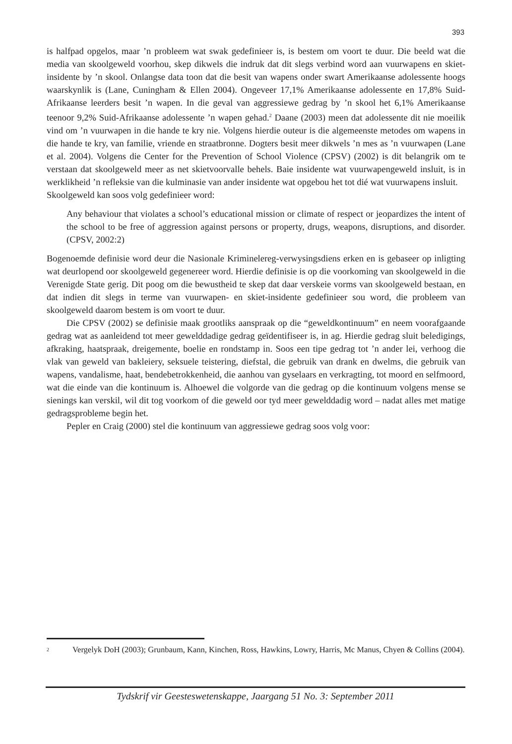393
is halfpad opgelos, maar ’n probleem wat swak gedefinieer is, is bestem om voort te duur. Die beeld wat die media van skoolgeweld voorhou, skep dikwels die indruk dat dit slegs verbind word aan vuurwapens en skiet-insidente by ’n skool. Onlangse data toon dat die besit van wapens onder swart Amerikaanse adolessente hoogs waarskynlik is (Lane, Cuningham & Ellen 2004). Ongeveer 17,1% Amerikaanse adolessente en 17,8% Suid-Afrikaanse leerders besit ’n wapen. In die geval van aggressiewe gedrag by ’n skool het 6,1% Amerikaanse teenoor 9,2% Suid-Afrikaanse adolessente ’n wapen gehad.<sup>2</sup> Daane (2003) meen dat adolessente dit nie moeilik vind om ’n vuurwapen in die hande te kry nie. Volgens hierdie outeur is die algemeenste metodes om wapens in die hande te kry, van familie, vriende en straatbronne. Dogters besit meer dikwels ’n mes as ’n vuurwapen (Lane et al. 2004). Volgens die Center for the Prevention of School Violence (CPSV) (2002) is dit belangrik om te verstaan dat skoolgeweld meer as net skietvoorvalle behels. Baie insidente wat vuurwapengeweld insluit, is in werklikheid ’n refleksie van die kulminasie van ander insidente wat opgebou het tot dié wat vuurwapens insluit.
Skoolgeweld kan soos volg gedefinieer word:
Any behaviour that violates a school’s educational mission or climate of respect or jeopardizes the intent of the school to be free of aggression against persons or property, drugs, weapons, disruptions, and disorder. (CPSV, 2002:2)
Bogenoemde definisie word deur die Nasionale Kriminelereg-verwysingsdiens erken en is gebaseer op inligting wat deurlopend oor skoolgeweld gegenereer word. Hierdie definisie is op die voorkoming van skoolgeweld in die Verenigde State gerig. Dit poog om die bewustheid te skep dat daar verskeie vorms van skoolgeweld bestaan, en dat indien dit slegs in terme van vuurwapen- en skiet-insidente gedefinieer sou word, die probleem van skoolgeweld daarom bestem is om voort te duur.
Die CPSV (2002) se definisie maak grootliks aanspraak op die “geweldkontinuum” en neem voorafgaande gedrag wat as aanleidend tot meer gewelddadige gedrag geïdentifiseer is, in ag. Hierdie gedrag sluit beledigings, afkraking, haatspraak, dreigemente, boelie en rondstamp in. Soos een tipe gedrag tot ’n ander lei, verhoog die vlak van geweld van bakleiery, seksuele teistering, diefstal, die gebruik van drank en dwelms, die gebruik van wapens, vandalisme, haat, bendebetrokkenheid, die aanhou van gyselaars en verkragting, tot moord en selfmoord, wat die einde van die kontinuum is. Alhoewel die volgorde van die gedrag op die kontinuum volgens mense se sienings kan verskil, wil dit tog voorkom of die geweld oor tyd meer gewelddadig word – nadat alles met matige gedragsprobleme begin het.
Pepler en Craig (2000) stel die kontinuum van aggressiewe gedrag soos volg voor:
<sup>2</sup> Vergelyk DoH (2003); Grunbaum, Kann, Kinchen, Ross, Hawkins, Lowry, Harris, Mc Manus, Chyen & Collins (2004).
Tydskrif vir Geesteswetenskappe, Jaargang 51 No. 3: September 2011